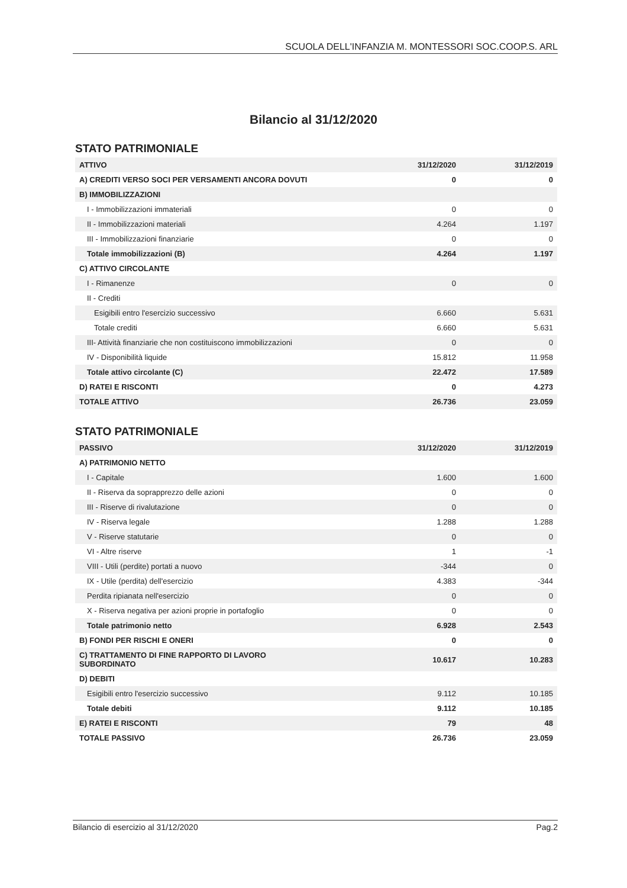SCUOLA DELL'INFANZIA M. MONTESSORI SOC.COOP.S. ARL
Bilancio al 31/12/2020
STATO PATRIMONIALE
| ATTIVO | 31/12/2020 | 31/12/2019 |
| --- | --- | --- |
| A) CREDITI VERSO SOCI PER VERSAMENTI ANCORA DOVUTI | 0 | 0 |
| B) IMMOBILIZZAZIONI | | |
| I - Immobilizzazioni immateriali | 0 | 0 |
| II - Immobilizzazioni materiali | 4.264 | 1.197 |
| III - Immobilizzazioni finanziarie | 0 | 0 |
| Totale immobilizzazioni (B) | 4.264 | 1.197 |
| C) ATTIVO CIRCOLANTE | | |
| I - Rimanenze | 0 | 0 |
| II - Crediti | | |
| Esigibili entro l'esercizio successivo | 6.660 | 5.631 |
| Totale crediti | 6.660 | 5.631 |
| III- Attività finanziarie che non costituiscono immobilizzazioni | 0 | 0 |
| IV - Disponibilità liquide | 15.812 | 11.958 |
| Totale attivo circolante (C) | 22.472 | 17.589 |
| D) RATEI E RISCONTI | 0 | 4.273 |
| TOTALE ATTIVO | 26.736 | 23.059 |
STATO PATRIMONIALE
| PASSIVO | 31/12/2020 | 31/12/2019 |
| --- | --- | --- |
| A) PATRIMONIO NETTO | | |
| I - Capitale | 1.600 | 1.600 |
| II - Riserva da soprapprezzo delle azioni | 0 | 0 |
| III - Riserve di rivalutazione | 0 | 0 |
| IV - Riserva legale | 1.288 | 1.288 |
| V - Riserve statutarie | 0 | 0 |
| VI - Altre riserve | 1 | -1 |
| VIII - Utili (perdite) portati a nuovo | -344 | 0 |
| IX - Utile (perdita) dell'esercizio | 4.383 | -344 |
| Perdita ripianata nell'esercizio | 0 | 0 |
| X - Riserva negativa per azioni proprie in portafoglio | 0 | 0 |
| Totale patrimonio netto | 6.928 | 2.543 |
| B) FONDI PER RISCHI E ONERI | 0 | 0 |
| C) TRATTAMENTO DI FINE RAPPORTO DI LAVORO SUBORDINATO | 10.617 | 10.283 |
| D) DEBITI | | |
| Esigibili entro l'esercizio successivo | 9.112 | 10.185 |
| Totale debiti | 9.112 | 10.185 |
| E) RATEI E RISCONTI | 79 | 48 |
| TOTALE PASSIVO | 26.736 | 23.059 |
Bilancio di esercizio al 31/12/2020 Pag.2